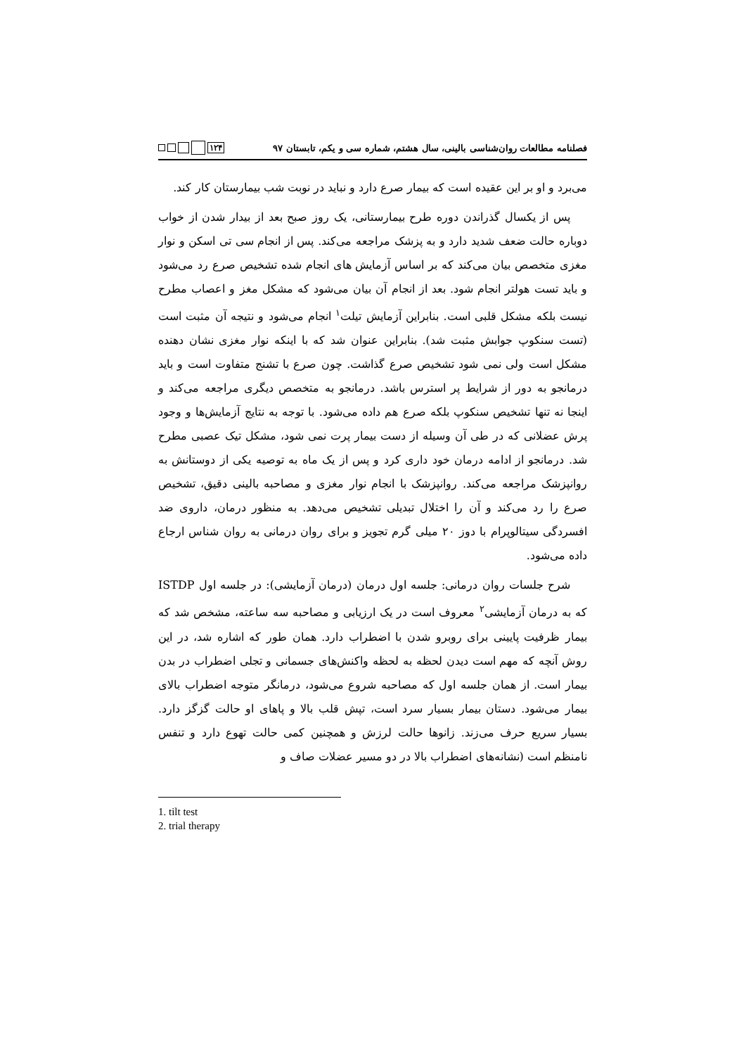فصلنامه مطالعات روان‌شناسی بالینی، سال هشتم، شماره سی و یکم، تابستان ۹۷ ۱۲۴
می‌برد و او بر این عقیده است که بیمار صرع دارد و نباید در نوبت شب بیمارستان کار کند.
پس از یکسال گذراندن دوره طرح بیمارستانی، یک روز صبح بعد از بیدار شدن از خواب دوباره حالت ضعف شدید دارد و به پزشک مراجعه می‌کند. پس از انجام سی تی اسکن و نوار مغزی متخصص بیان می‌کند که بر اساس آزمایش های انجام شده تشخیص صرع رد می‌شود و باید تست هولتر انجام شود. بعد از انجام آن بیان می‌شود که مشکل مغز و اعصاب مطرح نیست بلکه مشکل قلبی است. بنابراین آزمایش تیلت<sup>۱</sup> انجام می‌شود و نتیجه آن مثبت است (تست سنکوپ جوابش مثبت شد). بنابراین عنوان شد که با اینکه نوار مغزی نشان دهنده مشکل است ولی نمی شود تشخیص صرع گذاشت. چون صرع با تشنج متفاوت است و باید درمانجو به دور از شرایط پر استرس باشد. درمانجو به متخصص دیگری مراجعه می‌کند و اینجا نه تنها تشخیص سنکوپ بلکه صرع هم داده می‌شود. با توجه به نتایج آزمایش‌ها و وجود پرش عضلانی که در طی آن وسیله از دست بیمار پرت نمی شود، مشکل تیک عصبی مطرح شد. درمانجو از ادامه درمان خود داری کرد و پس از یک ماه به توصیه یکی از دوستانش به روانپزشک مراجعه می‌کند. روانپزشک با انجام نوار مغزی و مصاحبه بالینی دقیق، تشخیص صرع را رد می‌کند و آن را اختلال تبدیلی تشخیص می‌دهد. به منظور درمان، داروی ضد افسردگی سیتالوپرام با دوز ۲۰ میلی گرم تجویز و برای روان درمانی به روان شناس ارجاع داده می‌شود.
شرح جلسات روان درمانی: جلسه اول درمان (درمان آزمایشی): در جلسه اول ISTDP که به درمان آزمایشی<sup>۲</sup> معروف است در یک ارزیابی و مصاحبه سه ساعته، مشخص شد که بیمار ظرفیت پایینی برای روبرو شدن با اضطراب دارد. همان طور که اشاره شد، در این روش آنچه که مهم است دیدن لحظه به لحظه واکنش‌های جسمانی و تجلی اضطراب در بدن بیمار است. از همان جلسه اول که مصاحبه شروع می‌شود، درمانگر متوجه اضطراب بالای بیمار می‌شود. دستان بیمار بسیار سرد است، تپش قلب بالا و پاهای او حالت گزگز دارد. بسیار سریع حرف می‌زند. زانوها حالت لرزش و همچنین کمی حالت تهوع دارد و تنفس نامنظم است (نشانه‌های اضطراب بالا در دو مسیر عضلات صاف و
1. tilt test
2. trial therapy